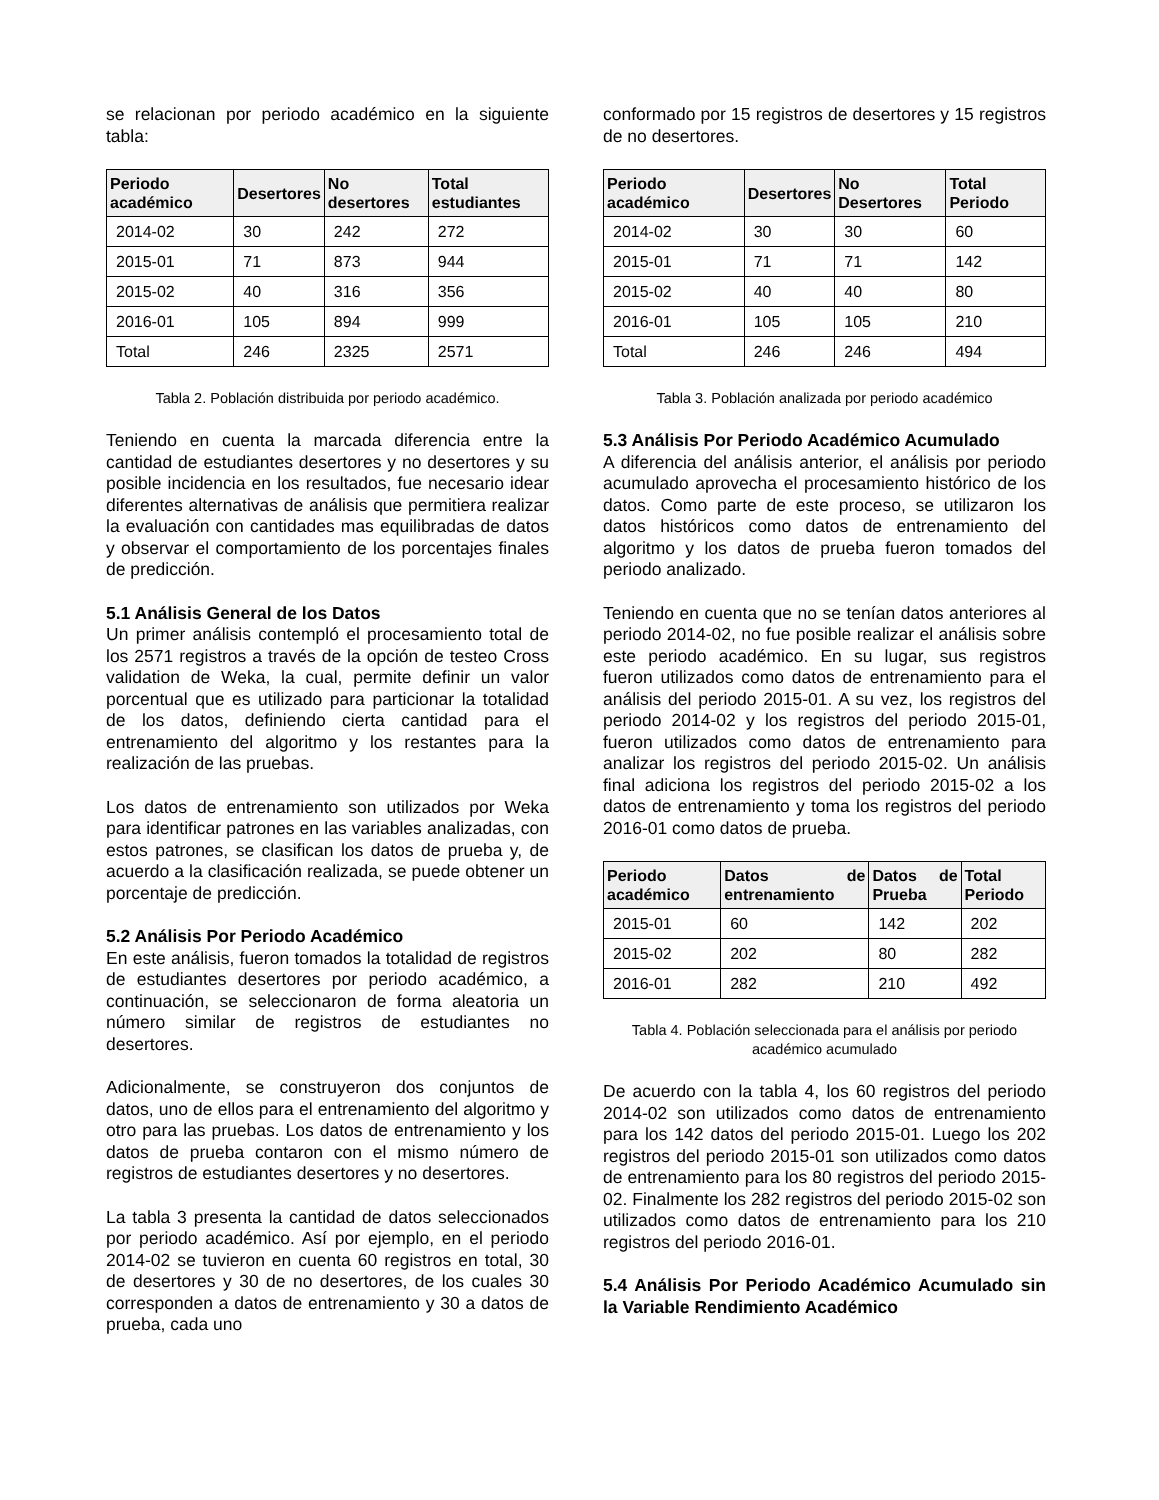se relacionan por periodo académico en la siguiente tabla:
| Periodo académico | Desertores | No desertores | Total estudiantes |
| --- | --- | --- | --- |
| 2014-02 | 30 | 242 | 272 |
| 2015-01 | 71 | 873 | 944 |
| 2015-02 | 40 | 316 | 356 |
| 2016-01 | 105 | 894 | 999 |
| Total | 246 | 2325 | 2571 |
Tabla 2. Población distribuida por periodo académico.
Teniendo en cuenta la marcada diferencia entre la cantidad de estudiantes desertores y no desertores y su posible incidencia en los resultados, fue necesario idear diferentes alternativas de análisis que permitiera realizar la evaluación con cantidades mas equilibradas de datos y observar el comportamiento de los porcentajes finales de predicción.
5.1 Análisis General de los Datos
Un primer análisis contempló el procesamiento total de los 2571 registros a través de la opción de testeo Cross validation de Weka, la cual, permite definir un valor porcentual que es utilizado para particionar la totalidad de los datos, definiendo cierta cantidad para el entrenamiento del algoritmo y los restantes para la realización de las pruebas.
Los datos de entrenamiento son utilizados por Weka para identificar patrones en las variables analizadas, con estos patrones, se clasifican los datos de prueba y, de acuerdo a la clasificación realizada, se puede obtener un porcentaje de predicción.
5.2 Análisis Por Periodo Académico
En este análisis, fueron tomados la totalidad de registros de estudiantes desertores por periodo académico, a continuación, se seleccionaron de forma aleatoria un número similar de registros de estudiantes no desertores.
Adicionalmente, se construyeron dos conjuntos de datos, uno de ellos para el entrenamiento del algoritmo y otro para las pruebas. Los datos de entrenamiento y los datos de prueba contaron con el mismo número de registros de estudiantes desertores y no desertores.
La tabla 3 presenta la cantidad de datos seleccionados por periodo académico. Así por ejemplo, en el periodo 2014-02 se tuvieron en cuenta 60 registros en total, 30 de desertores y 30 de no desertores, de los cuales 30 corresponden a datos de entrenamiento y 30 a datos de prueba, cada uno
conformado por 15 registros de desertores y 15 registros de no desertores.
| Periodo académico | Desertores | No Desertores | Total Periodo |
| --- | --- | --- | --- |
| 2014-02 | 30 | 30 | 60 |
| 2015-01 | 71 | 71 | 142 |
| 2015-02 | 40 | 40 | 80 |
| 2016-01 | 105 | 105 | 210 |
| Total | 246 | 246 | 494 |
Tabla 3. Población analizada por periodo académico
5.3 Análisis Por Periodo Académico Acumulado
A diferencia del análisis anterior, el análisis por periodo acumulado aprovecha el procesamiento histórico de los datos. Como parte de este proceso, se utilizaron los datos históricos como datos de entrenamiento del algoritmo y los datos de prueba fueron tomados del periodo analizado.
Teniendo en cuenta que no se tenían datos anteriores al periodo 2014-02, no fue posible realizar el análisis sobre este periodo académico. En su lugar, sus registros fueron utilizados como datos de entrenamiento para el análisis del periodo 2015-01. A su vez, los registros del periodo 2014-02 y los registros del periodo 2015-01, fueron utilizados como datos de entrenamiento para analizar los registros del periodo 2015-02. Un análisis final adiciona los registros del periodo 2015-02 a los datos de entrenamiento y toma los registros del periodo 2016-01 como datos de prueba.
| Periodo académico | Datos de entrenamiento | Datos de Prueba | Total Periodo |
| --- | --- | --- | --- |
| 2015-01 | 60 | 142 | 202 |
| 2015-02 | 202 | 80 | 282 |
| 2016-01 | 282 | 210 | 492 |
Tabla 4. Población seleccionada para el análisis por periodo académico acumulado
De acuerdo con la tabla 4, los 60 registros del periodo 2014-02 son utilizados como datos de entrenamiento para los 142 datos del periodo 2015-01. Luego los 202 registros del periodo 2015-01 son utilizados como datos de entrenamiento para los 80 registros del periodo 2015-02. Finalmente los 282 registros del periodo 2015-02 son utilizados como datos de entrenamiento para los 210 registros del periodo 2016-01.
5.4 Análisis Por Periodo Académico Acumulado sin la Variable Rendimiento Académico